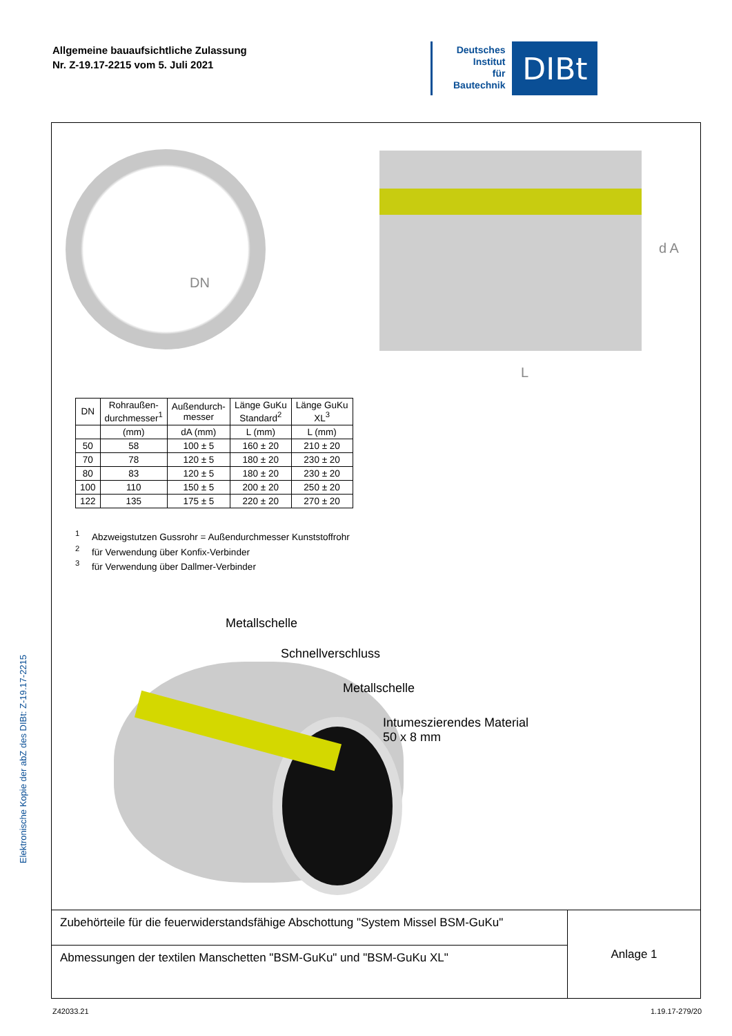Allgemeine bauaufsichtliche Zulassung
Nr. Z-19.17-2215 vom 5. Juli 2021
Deutsches
Institut
für
Bautechnik
DIBt
Elektronische Kopie der abZ des DIBt: Z-19.17-2215
DN
d A
L
| DN | Rohraußen- durchmesser<sup>1</sup> | Außendurch- messer | Länge GuKu Standard<sup>2</sup> | Länge GuKu XL<sup>3</sup> |
| --- | --- | --- | --- | --- |
| | (mm) | dA (mm) | L (mm) | L (mm) |
| 50 | 58 | 100 ± 5 | 160 ± 20 | 210 ± 20 |
| 70 | 78 | 120 ± 5 | 180 ± 20 | 230 ± 20 |
| 80 | 83 | 120 ± 5 | 180 ± 20 | 230 ± 20 |
| 100 | 110 | 150 ± 5 | 200 ± 20 | 250 ± 20 |
| 122 | 135 | 175 ± 5 | 220 ± 20 | 270 ± 20 |
<sup>1</sup> Abzweigstutzen Gussrohr = Außendurchmesser Kunststoffrohr
<sup>2</sup> für Verwendung über Konfix-Verbinder
<sup>3</sup> für Verwendung über Dallmer-Verbinder
Metallschelle
Schnellverschluss
Metallschelle
Intumeszierendes Material
50 x 8 mm
| Zubehörteile für die feuerwiderstandsfähige Abschottung "System Missel BSM-GuKu" | Anlage 1 |
| Abmessungen der textilen Manschetten "BSM-GuKu" und "BSM-GuKu XL" | |
Z42033.21 1.19.17-279/20